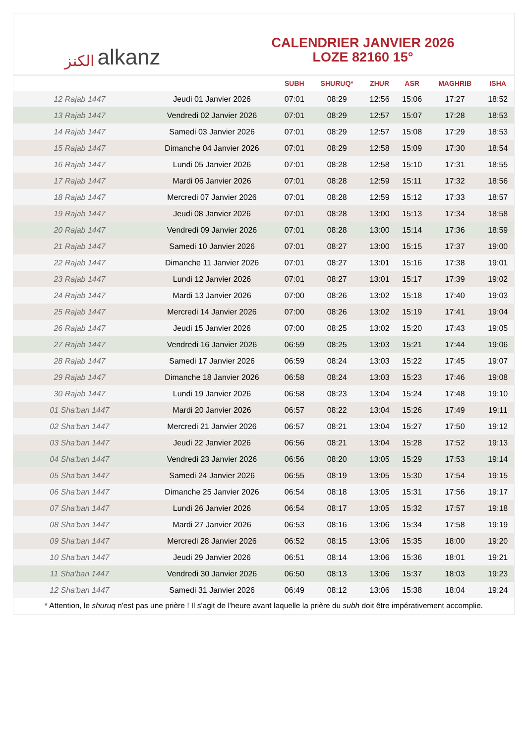الكنز alkanz
CALENDRIER JANVIER 2026
LOZE 82160 15°
| | | SUBH | SHURUQ* | ZHUR | ASR | MAGHRIB | ISHA |
| --- | --- | --- | --- | --- | --- | --- | --- |
| 12 Rajab 1447 | Jeudi 01 Janvier 2026 | 07:01 | 08:29 | 12:56 | 15:06 | 17:27 | 18:52 |
| 13 Rajab 1447 | Vendredi 02 Janvier 2026 | 07:01 | 08:29 | 12:57 | 15:07 | 17:28 | 18:53 |
| 14 Rajab 1447 | Samedi 03 Janvier 2026 | 07:01 | 08:29 | 12:57 | 15:08 | 17:29 | 18:53 |
| 15 Rajab 1447 | Dimanche 04 Janvier 2026 | 07:01 | 08:29 | 12:58 | 15:09 | 17:30 | 18:54 |
| 16 Rajab 1447 | Lundi 05 Janvier 2026 | 07:01 | 08:28 | 12:58 | 15:10 | 17:31 | 18:55 |
| 17 Rajab 1447 | Mardi 06 Janvier 2026 | 07:01 | 08:28 | 12:59 | 15:11 | 17:32 | 18:56 |
| 18 Rajab 1447 | Mercredi 07 Janvier 2026 | 07:01 | 08:28 | 12:59 | 15:12 | 17:33 | 18:57 |
| 19 Rajab 1447 | Jeudi 08 Janvier 2026 | 07:01 | 08:28 | 13:00 | 15:13 | 17:34 | 18:58 |
| 20 Rajab 1447 | Vendredi 09 Janvier 2026 | 07:01 | 08:28 | 13:00 | 15:14 | 17:36 | 18:59 |
| 21 Rajab 1447 | Samedi 10 Janvier 2026 | 07:01 | 08:27 | 13:00 | 15:15 | 17:37 | 19:00 |
| 22 Rajab 1447 | Dimanche 11 Janvier 2026 | 07:01 | 08:27 | 13:01 | 15:16 | 17:38 | 19:01 |
| 23 Rajab 1447 | Lundi 12 Janvier 2026 | 07:01 | 08:27 | 13:01 | 15:17 | 17:39 | 19:02 |
| 24 Rajab 1447 | Mardi 13 Janvier 2026 | 07:00 | 08:26 | 13:02 | 15:18 | 17:40 | 19:03 |
| 25 Rajab 1447 | Mercredi 14 Janvier 2026 | 07:00 | 08:26 | 13:02 | 15:19 | 17:41 | 19:04 |
| 26 Rajab 1447 | Jeudi 15 Janvier 2026 | 07:00 | 08:25 | 13:02 | 15:20 | 17:43 | 19:05 |
| 27 Rajab 1447 | Vendredi 16 Janvier 2026 | 06:59 | 08:25 | 13:03 | 15:21 | 17:44 | 19:06 |
| 28 Rajab 1447 | Samedi 17 Janvier 2026 | 06:59 | 08:24 | 13:03 | 15:22 | 17:45 | 19:07 |
| 29 Rajab 1447 | Dimanche 18 Janvier 2026 | 06:58 | 08:24 | 13:03 | 15:23 | 17:46 | 19:08 |
| 30 Rajab 1447 | Lundi 19 Janvier 2026 | 06:58 | 08:23 | 13:04 | 15:24 | 17:48 | 19:10 |
| 01 Sha'ban 1447 | Mardi 20 Janvier 2026 | 06:57 | 08:22 | 13:04 | 15:26 | 17:49 | 19:11 |
| 02 Sha'ban 1447 | Mercredi 21 Janvier 2026 | 06:57 | 08:21 | 13:04 | 15:27 | 17:50 | 19:12 |
| 03 Sha'ban 1447 | Jeudi 22 Janvier 2026 | 06:56 | 08:21 | 13:04 | 15:28 | 17:52 | 19:13 |
| 04 Sha'ban 1447 | Vendredi 23 Janvier 2026 | 06:56 | 08:20 | 13:05 | 15:29 | 17:53 | 19:14 |
| 05 Sha'ban 1447 | Samedi 24 Janvier 2026 | 06:55 | 08:19 | 13:05 | 15:30 | 17:54 | 19:15 |
| 06 Sha'ban 1447 | Dimanche 25 Janvier 2026 | 06:54 | 08:18 | 13:05 | 15:31 | 17:56 | 19:17 |
| 07 Sha'ban 1447 | Lundi 26 Janvier 2026 | 06:54 | 08:17 | 13:05 | 15:32 | 17:57 | 19:18 |
| 08 Sha'ban 1447 | Mardi 27 Janvier 2026 | 06:53 | 08:16 | 13:06 | 15:34 | 17:58 | 19:19 |
| 09 Sha'ban 1447 | Mercredi 28 Janvier 2026 | 06:52 | 08:15 | 13:06 | 15:35 | 18:00 | 19:20 |
| 10 Sha'ban 1447 | Jeudi 29 Janvier 2026 | 06:51 | 08:14 | 13:06 | 15:36 | 18:01 | 19:21 |
| 11 Sha'ban 1447 | Vendredi 30 Janvier 2026 | 06:50 | 08:13 | 13:06 | 15:37 | 18:03 | 19:23 |
| 12 Sha'ban 1447 | Samedi 31 Janvier 2026 | 06:49 | 08:12 | 13:06 | 15:38 | 18:04 | 19:24 |
* Attention, le shuruq n'est pas une prière ! Il s'agit de l'heure avant laquelle la prière du subh doit être impérativement accomplie.